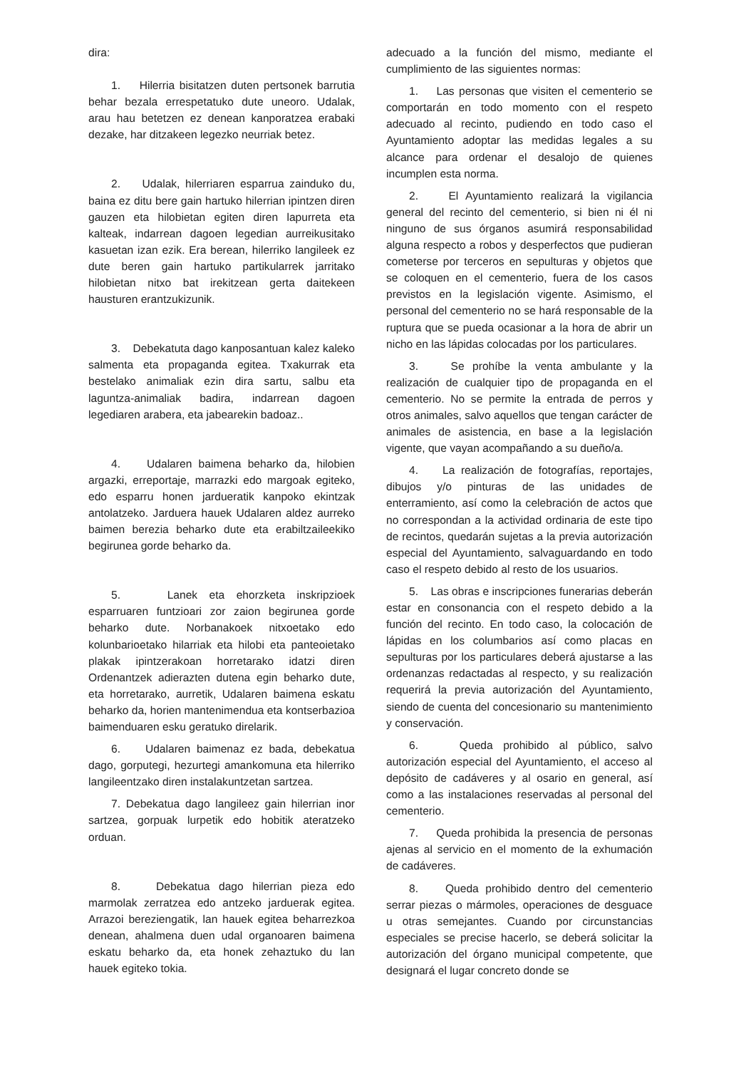dira:
1. Hilerria bisitatzen duten pertsonek barrutia behar bezala errespetatuko dute uneoro. Udalak, arau hau betetzen ez denean kanporatzea erabaki dezake, har ditzakeen legezko neurriak betez.
2. Udalak, hilerriaren esparrua zainduko du, baina ez ditu bere gain hartuko hilerrian ipintzen diren gauzen eta hilobietan egiten diren lapurreta eta kalteak, indarrean dagoen legedian aurreikusitako kasuetan izan ezik. Era berean, hilerriko langileek ez dute beren gain hartuko partikularrek jarritako hilobietan nitxo bat irekitzean gerta daitekeen hausturen erantzukizunik.
3. Debekatuta dago kanposantuan kalez kaleko salmenta eta propaganda egitea. Txakurrak eta bestelako animaliak ezin dira sartu, salbu eta laguntza-animaliak badira, indarrean dagoen legediaren arabera, eta jabearekin badoaz..
4. Udalaren baimena beharko da, hilobien argazki, erreportaje, marrazki edo margoak egiteko, edo esparru honen jardueratik kanpoko ekintzak antolatzeko. Jarduera hauek Udalaren aldez aurreko baimen berezia beharko dute eta erabiltzaileekiko begirunea gorde beharko da.
5. Lanek eta ehorzketa inskripzioek esparruaren funtzioari zor zaion begirunea gorde beharko dute. Norbanakoek nitxoetako edo kolunbarioetako hilarriak eta hilobi eta panteoietako plakak ipintzerakoan horretarako idatzi diren Ordenantzek adierazten dutena egin beharko dute, eta horretarako, aurretik, Udalaren baimena eskatu beharko da, horien mantenimendua eta kontserbazioa baimenduaren esku geratuko direlarik.
6. Udalaren baimenaz ez bada, debekatua dago, gorputegi, hezurtegi amankomuna eta hilerriko langileentzako diren instalakuntzetan sartzea.
7. Debekatua dago langileez gain hilerrian inor sartzea, gorpuak lurpetik edo hobitik ateratzeko orduan.
8. Debekatua dago hilerrian pieza edo marmolak zerratzea edo antzeko jarduerak egitea. Arrazoi bereziengatik, lan hauek egitea beharrezkoa denean, ahalmena duen udal organoaren baimena eskatu beharko da, eta honek zehaztuko du lan hauek egiteko tokia.
adecuado a la función del mismo, mediante el cumplimiento de las siguientes normas:
1. Las personas que visiten el cementerio se comportarán en todo momento con el respeto adecuado al recinto, pudiendo en todo caso el Ayuntamiento adoptar las medidas legales a su alcance para ordenar el desalojo de quienes incumplen esta norma.
2. El Ayuntamiento realizará la vigilancia general del recinto del cementerio, si bien ni él ni ninguno de sus órganos asumirá responsabilidad alguna respecto a robos y desperfectos que pudieran cometerse por terceros en sepulturas y objetos que se coloquen en el cementerio, fuera de los casos previstos en la legislación vigente. Asimismo, el personal del cementerio no se hará responsable de la ruptura que se pueda ocasionar a la hora de abrir un nicho en las lápidas colocadas por los particulares.
3. Se prohíbe la venta ambulante y la realización de cualquier tipo de propaganda en el cementerio. No se permite la entrada de perros y otros animales, salvo aquellos que tengan carácter de animales de asistencia, en base a la legislación vigente, que vayan acompañando a su dueño/a.
4. La realización de fotografías, reportajes, dibujos y/o pinturas de las unidades de enterramiento, así como la celebración de actos que no correspondan a la actividad ordinaria de este tipo de recintos, quedarán sujetas a la previa autorización especial del Ayuntamiento, salvaguardando en todo caso el respeto debido al resto de los usuarios.
5. Las obras e inscripciones funerarias deberán estar en consonancia con el respeto debido a la función del recinto. En todo caso, la colocación de lápidas en los columbarios así como placas en sepulturas por los particulares deberá ajustarse a las ordenanzas redactadas al respecto, y su realización requerirá la previa autorización del Ayuntamiento, siendo de cuenta del concesionario su mantenimiento y conservación.
6. Queda prohibido al público, salvo autorización especial del Ayuntamiento, el acceso al depósito de cadáveres y al osario en general, así como a las instalaciones reservadas al personal del cementerio.
7. Queda prohibida la presencia de personas ajenas al servicio en el momento de la exhumación de cadáveres.
8. Queda prohibido dentro del cementerio serrar piezas o mármoles, operaciones de desguace u otras semejantes. Cuando por circunstancias especiales se precise hacerlo, se deberá solicitar la autorización del órgano municipal competente, que designará el lugar concreto donde se